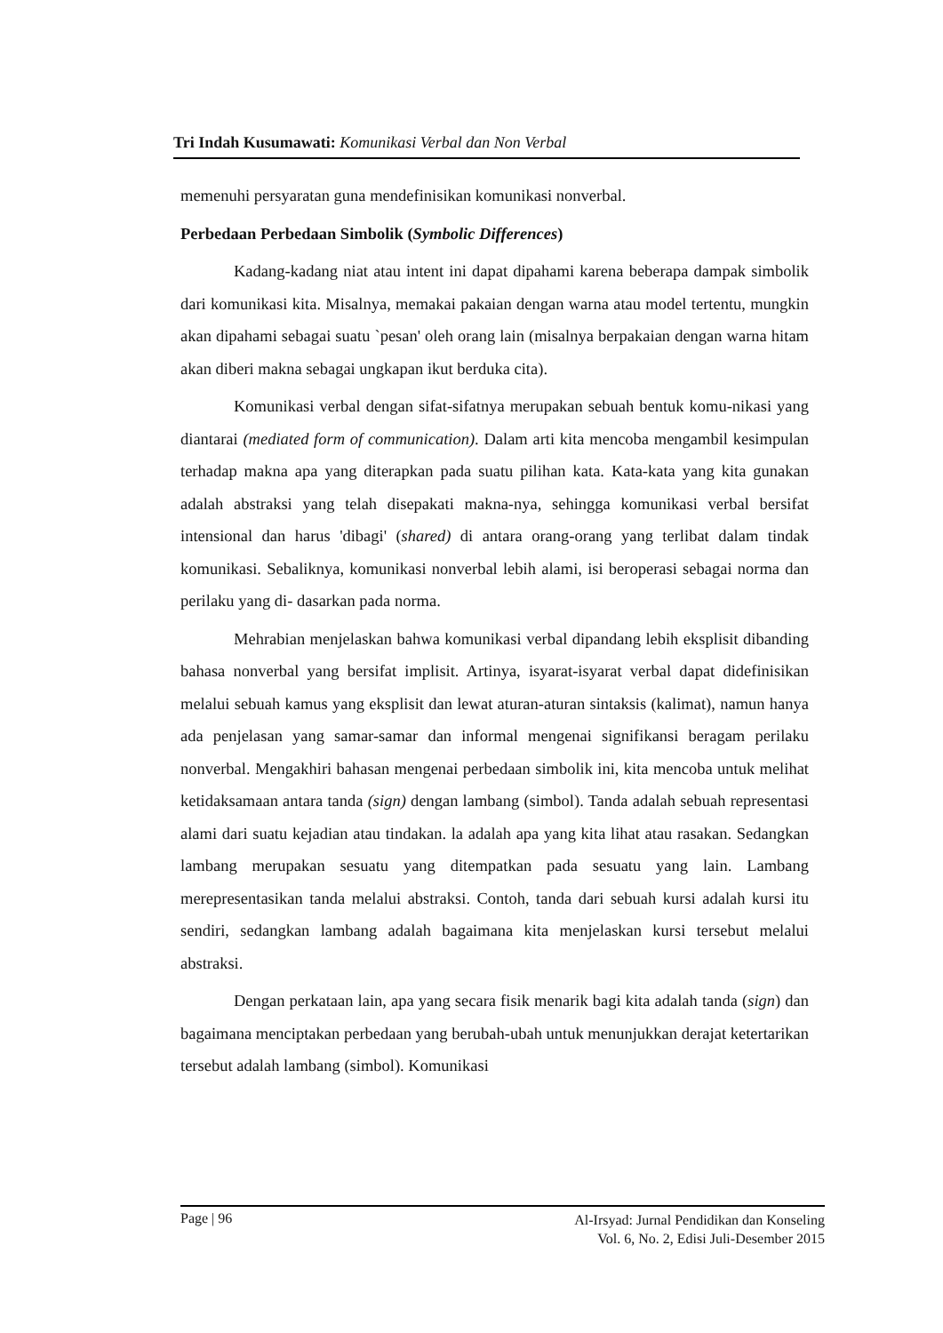Tri Indah Kusumawati: Komunikasi Verbal dan Non Verbal
memenuhi persyaratan guna mendefinisikan komunikasi nonverbal.
Perbedaan Perbedaan Simbolik (Symbolic Differences)
Kadang-kadang niat atau intent ini dapat dipahami karena beberapa dampak simbolik dari komunikasi kita. Misalnya, memakai pakaian dengan warna atau model tertentu, mungkin akan dipahami sebagai suatu `pesan' oleh orang lain (misalnya berpakaian dengan warna hitam akan diberi makna sebagai ungkapan ikut berduka cita).
Komunikasi verbal dengan sifat-sifatnya merupakan sebuah bentuk komu-nikasi yang diantarai (mediated form of communication). Dalam arti kita mencoba mengambil kesimpulan terhadap makna apa yang diterapkan pada suatu pilihan kata. Kata-kata yang kita gunakan adalah abstraksi yang telah disepakati makna-nya, sehingga komunikasi verbal bersifat intensional dan harus 'dibagi' (shared) di antara orang-orang yang terlibat dalam tindak komunikasi. Sebaliknya, komunikasi nonverbal lebih alami, isi beroperasi sebagai norma dan perilaku yang di- dasarkan pada norma.
Mehrabian menjelaskan bahwa komunikasi verbal dipandang lebih eksplisit dibanding bahasa nonverbal yang bersifat implisit. Artinya, isyarat-isyarat verbal dapat didefinisikan melalui sebuah kamus yang eksplisit dan lewat aturan-aturan sintaksis (kalimat), namun hanya ada penjelasan yang samar-samar dan informal mengenai signifikansi beragam perilaku nonverbal. Mengakhiri bahasan mengenai perbedaan simbolik ini, kita mencoba untuk melihat ketidaksamaan antara tanda (sign) dengan lambang (simbol). Tanda adalah sebuah representasi alami dari suatu kejadian atau tindakan. la adalah apa yang kita lihat atau rasakan. Sedangkan lambang merupakan sesuatu yang ditempatkan pada sesuatu yang lain. Lambang merepresentasikan tanda melalui abstraksi. Contoh, tanda dari sebuah kursi adalah kursi itu sendiri, sedangkan lambang adalah bagaimana kita menjelaskan kursi tersebut melalui abstraksi.
Dengan perkataan lain, apa yang secara fisik menarik bagi kita adalah tanda (sign) dan bagaimana menciptakan perbedaan yang berubah-ubah untuk menunjukkan derajat ketertarikan tersebut adalah lambang (simbol). Komunikasi
Page | 96 Al-Irsyad: Jurnal Pendidikan dan Konseling
Vol. 6, No. 2, Edisi Juli-Desember 2015